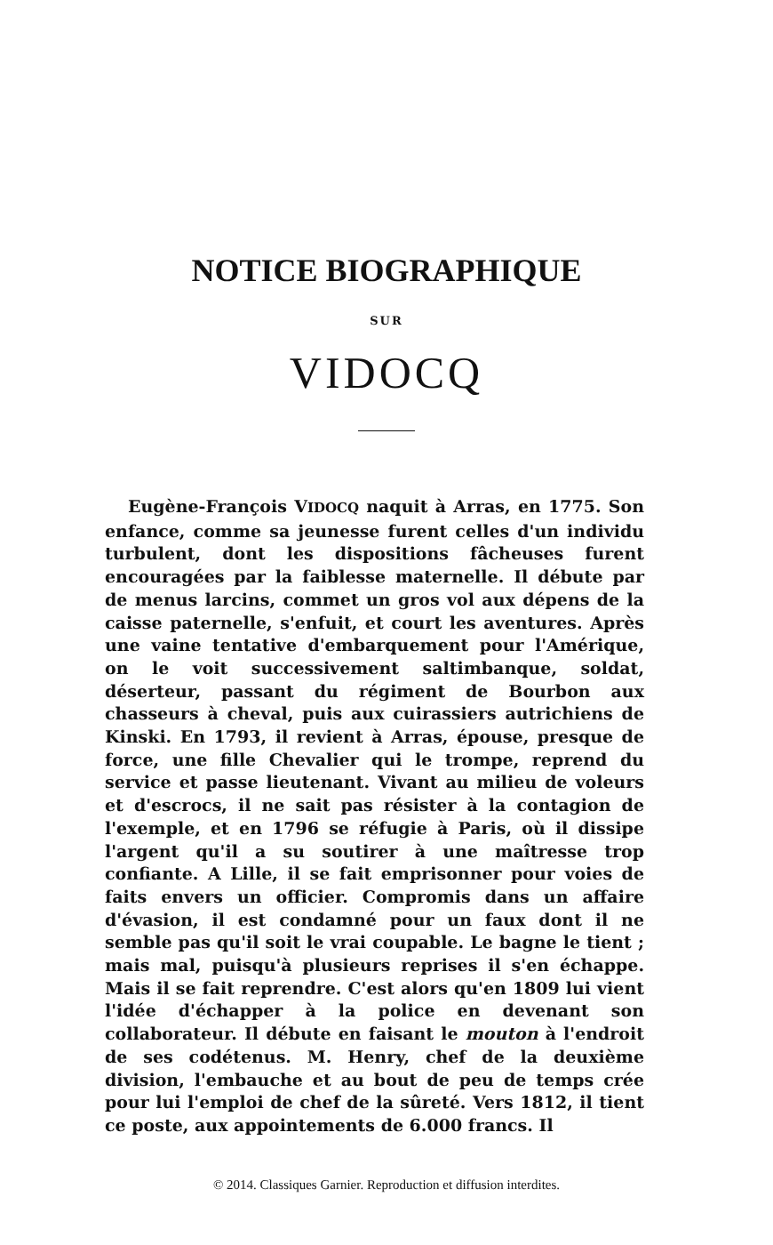NOTICE BIOGRAPHIQUE
SUR
VIDOCQ
Eugène-François VIDOCQ naquit à Arras, en 1775. Son enfance, comme sa jeunesse furent celles d'un individu turbulent, dont les dispositions fâcheuses furent encouragées par la faiblesse maternelle. Il débute par de menus larcins, commet un gros vol aux dépens de la caisse paternelle, s'enfuit, et court les aventures. Après une vaine tentative d'embarquement pour l'Amérique, on le voit successivement saltimbanque, soldat, déserteur, passant du régiment de Bourbon aux chasseurs à cheval, puis aux cuirassiers autrichiens de Kinski. En 1793, il revient à Arras, épouse, presque de force, une fille Chevalier qui le trompe, reprend du service et passe lieutenant. Vivant au milieu de voleurs et d'escrocs, il ne sait pas résister à la contagion de l'exemple, et en 1796 se réfugie à Paris, où il dissipe l'argent qu'il a su soutirer à une maîtresse trop confiante. A Lille, il se fait emprisonner pour voies de faits envers un officier. Compromis dans un affaire d'évasion, il est condamné pour un faux dont il ne semble pas qu'il soit le vrai coupable. Le bagne le tient ; mais mal, puisqu'à plusieurs reprises il s'en échappe. Mais il se fait reprendre. C'est alors qu'en 1809 lui vient l'idée d'échapper à la police en devenant son collaborateur. Il débute en faisant le mouton à l'endroit de ses codétenus. M. Henry, chef de la deuxième division, l'embauche et au bout de peu de temps crée pour lui l'emploi de chef de la sûreté. Vers 1812, il tient ce poste, aux appointements de 6.000 francs. Il
© 2014. Classiques Garnier. Reproduction et diffusion interdites.